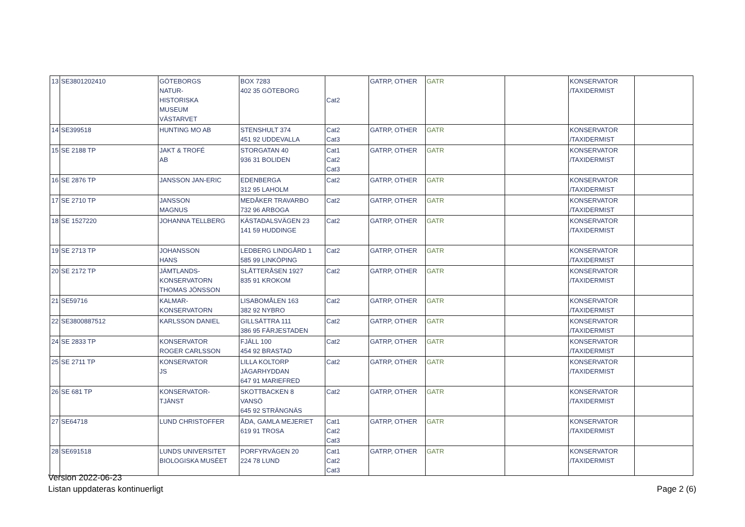| 13 | SE3801202410 | GÖTEBORGS NATUR- HISTORISKA MUSEUM VÄSTARVET | BOX 7283 402 35 GÖTEBORG | Cat2 | GATRP, OTHER | GATR | | KONSERVATOR /TAXIDERMIST | |
| 14 | SE399518 | HUNTING MO AB | STENSHULT 374 451 92 UDDEVALLA | Cat2 Cat3 | GATRP, OTHER | GATR | | KONSERVATOR /TAXIDERMIST | |
| 15 | SE 2188 TP | JAKT & TROFÉ AB | STORGATAN 40 936 31 BOLIDEN | Cat1 Cat2 Cat3 | GATRP, OTHER | GATR | | KONSERVATOR /TAXIDERMIST | |
| 16 | SE 2876 TP | JANSSON JAN-ERIC | EDENBERGA 312 95 LAHOLM | Cat2 | GATRP, OTHER | GATR | | KONSERVATOR /TAXIDERMIST | |
| 17 | SE 2710 TP | JANSSON MAGNUS | MEDÅKER TRAVARBO 732 96 ARBOGA | Cat2 | GATRP, OTHER | GATR | | KONSERVATOR /TAXIDERMIST | |
| 18 | SE 1527220 | JOHANNA TELLBERG | KÄSTADALSVÄGEN 23 141 59 HUDDINGE | Cat2 | GATRP, OTHER | GATR | | KONSERVATOR /TAXIDERMIST | |
| 19 | SE 2713 TP | JOHANSSON HANS | LEDBERG LINDGÅRD 1 585 99 LINKÖPING | Cat2 | GATRP, OTHER | GATR | | KONSERVATOR /TAXIDERMIST | |
| 20 | SE 2172 TP | JÄMTLANDS- KONSERVATORN THOMAS JÖNSSON | SLÅTTERÅSEN 1927 835 91 KROKOM | Cat2 | GATRP, OTHER | GATR | | KONSERVATOR /TAXIDERMIST | |
| 21 | SE59716 | KALMAR- KONSERVATORN | LISABOMÅLEN 163 382 92 NYBRO | Cat2 | GATRP, OTHER | GATR | | KONSERVATOR /TAXIDERMIST | |
| 22 | SE3800887512 | KARLSSON DANIEL | GILLSÄTTRA 111 386 95 FÄRJESTADEN | Cat2 | GATRP, OTHER | GATR | | KONSERVATOR /TAXIDERMIST | |
| 24 | SE 2833 TP | KONSERVATOR ROGER CARLSSON | FJÄLL 100 454 92 BRASTAD | Cat2 | GATRP, OTHER | GATR | | KONSERVATOR /TAXIDERMIST | |
| 25 | SE 2711 TP | KONSERVATOR JS | LILLA KOLTORP JÄGARHYDDAN 647 91 MARIEFRED | Cat2 | GATRP, OTHER | GATR | | KONSERVATOR /TAXIDERMIST | |
| 26 | SE 681 TP | KONSERVATOR- TJÄNST | SKOTTBACKEN 8 VANSÖ 645 92 STRÄNGNÄS | Cat2 | GATRP, OTHER | GATR | | KONSERVATOR /TAXIDERMIST | |
| 27 | SE64718 | LUND CHRISTOFFER | ÅDA, GAMLA MEJERIET 619 91 TROSA | Cat1 Cat2 Cat3 | GATRP, OTHER | GATR | | KONSERVATOR /TAXIDERMIST | |
| 28 | SE691518 | LUNDS UNIVERSITET BIOLOGISKA MUSÉET | PORFYRVÄGEN 20 224 78 LUND | Cat1 Cat2 Cat3 | GATRP, OTHER | GATR | | KONSERVATOR /TAXIDERMIST | |
Version 2022-06-23
Listan uppdateras kontinuerligt
Page 2 (6)